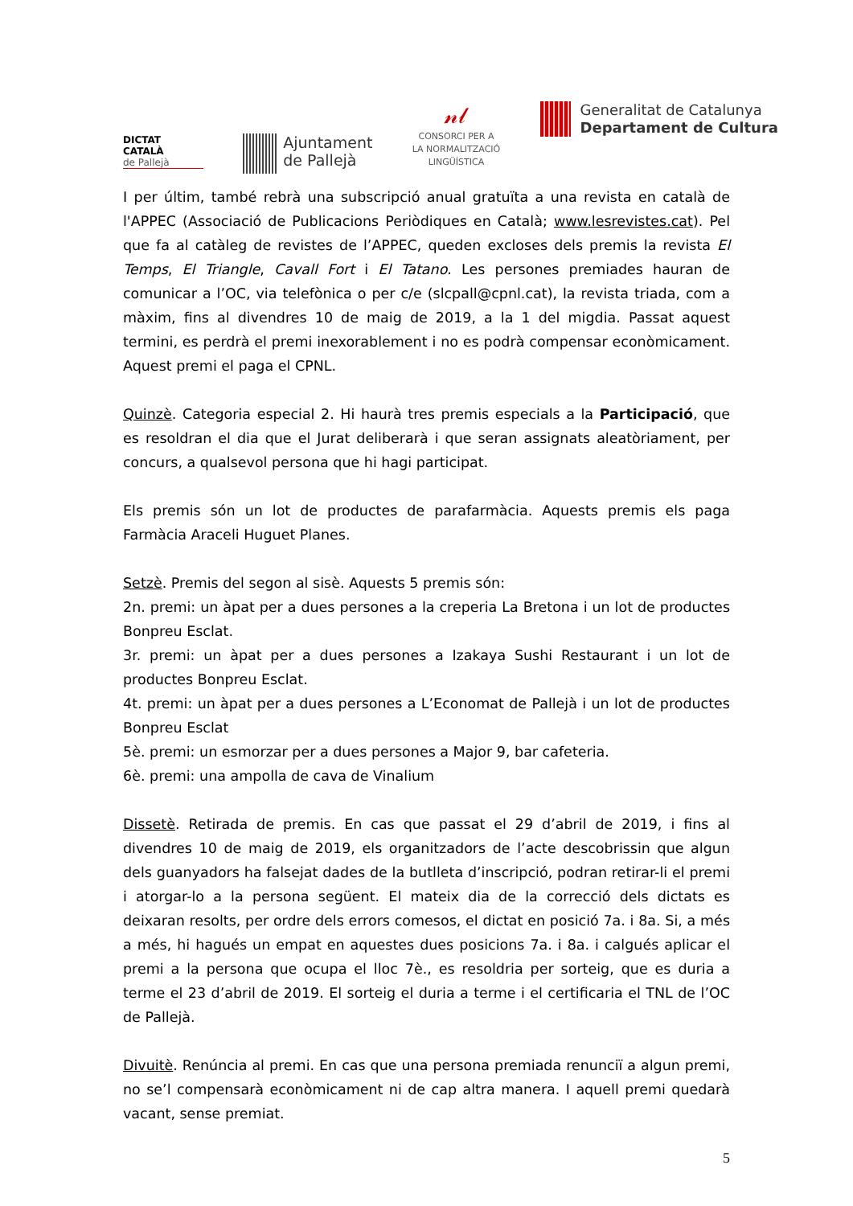DICTAT
CATALÀ
de Pallejà
Ajuntament
de Pallejà
𝓃𝓁
CONSORCI PER A
LA NORMALITZACIÓ
LINGÜÍSTICA
Generalitat de Catalunya
Departament de Cultura
I per últim, també rebrà una subscripció anual gratuïta a una revista en català de l'APPEC (Associació de Publicacions Periòdiques en Català; www.lesrevistes.cat). Pel que fa al catàleg de revistes de l’APPEC, queden excloses dels premis la revista El Temps, El Triangle, Cavall Fort i El Tatano. Les persones premiades hauran de comunicar a l’OC, via telefònica o per c/e (slcpall@cpnl.cat), la revista triada, com a màxim, fins al divendres 10 de maig de 2019, a la 1 del migdia. Passat aquest termini, es perdrà el premi inexorablement i no es podrà compensar econòmicament. Aquest premi el paga el CPNL.
Quinzè. Categoria especial 2. Hi haurà tres premis especials a la Participació, que es resoldran el dia que el Jurat deliberarà i que seran assignats aleatòriament, per concurs, a qualsevol persona que hi hagi participat.
Els premis són un lot de productes de parafarmàcia. Aquests premis els paga Farmàcia Araceli Huguet Planes.
Setzè. Premis del segon al sisè. Aquests 5 premis són:
2n. premi: un àpat per a dues persones a la creperia La Bretona i un lot de productes Bonpreu Esclat.
3r. premi: un àpat per a dues persones a Izakaya Sushi Restaurant i un lot de productes Bonpreu Esclat.
4t. premi: un àpat per a dues persones a L’Economat de Pallejà i un lot de productes Bonpreu Esclat
5è. premi: un esmorzar per a dues persones a Major 9, bar cafeteria.
6è. premi: una ampolla de cava de Vinalium
Dissetè. Retirada de premis. En cas que passat el 29 d’abril de 2019, i fins al divendres 10 de maig de 2019, els organitzadors de l’acte descobrissin que algun dels guanyadors ha falsejat dades de la butlleta d’inscripció, podran retirar-li el premi i atorgar-lo a la persona següent. El mateix dia de la correcció dels dictats es deixaran resolts, per ordre dels errors comesos, el dictat en posició 7a. i 8a. Si, a més a més, hi hagués un empat en aquestes dues posicions 7a. i 8a. i calgués aplicar el premi a la persona que ocupa el lloc 7è., es resoldria per sorteig, que es duria a terme el 23 d’abril de 2019. El sorteig el duria a terme i el certificaria el TNL de l’OC de Pallejà.
Divuitè. Renúncia al premi. En cas que una persona premiada renunciï a algun premi, no se’l compensarà econòmicament ni de cap altra manera. I aquell premi quedarà vacant, sense premiat.
5